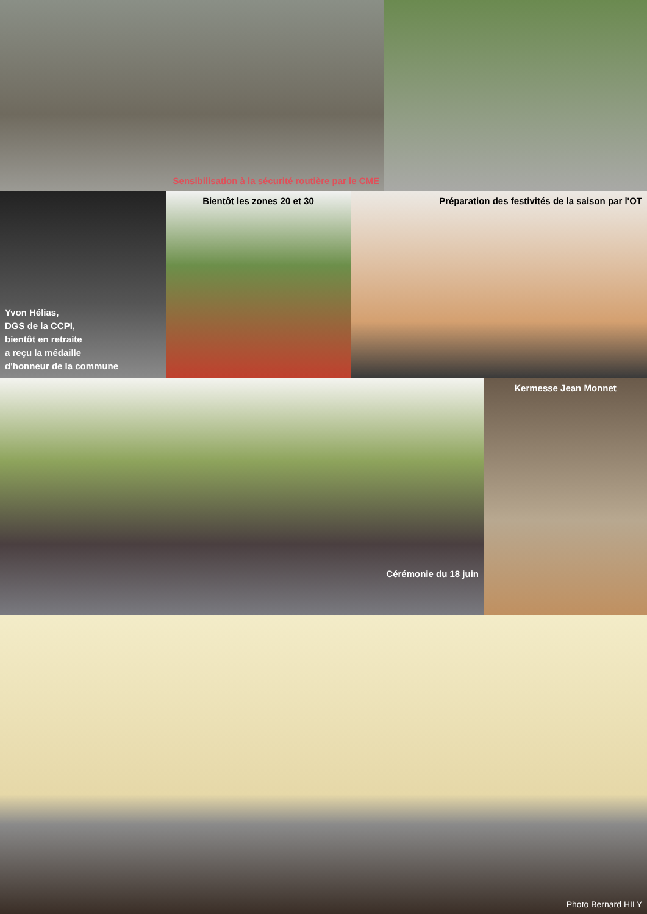Sensibilisation à la sécurité routière par le CME
Yvon Hélias,
DGS de la CCPI,
bientôt en retraite
a reçu la médaille
d'honneur de la commune
Bientôt les zones 20 et 30 Préparation des festivités de la saison par l'OT
Cérémonie du 18 juin Kermesse Jean Monnet
Photo Bernard HILY